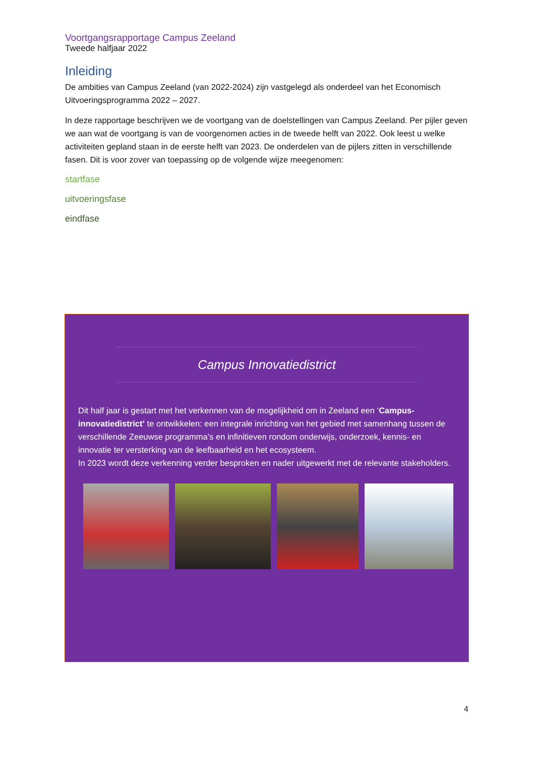Voortgangsrapportage Campus Zeeland
Tweede halfjaar 2022
Inleiding
De ambities van Campus Zeeland (van 2022-2024) zijn vastgelegd als onderdeel van het Economisch Uitvoeringsprogramma 2022 – 2027.
In deze rapportage beschrijven we de voortgang van de doelstellingen van Campus Zeeland. Per pijler geven we aan wat de voortgang is van de voorgenomen acties in de tweede helft van 2022. Ook leest u welke activiteiten gepland staan in de eerste helft van 2023. De onderdelen van de pijlers zitten in verschillende fasen. Dit is voor zover van toepassing op de volgende wijze meegenomen:
startfase
uitvoeringsfase
eindfase
Campus Innovatiedistrict
Dit half jaar is gestart met het verkennen van de mogelijkheid om in Zeeland een ‘Campus-innovatiedistrict’ te ontwikkelen: een integrale inrichting van het gebied met samenhang tussen de verschillende Zeeuwse programma’s en infinitieven rondom onderwijs, onderzoek, kennis- en innovatie ter versterking van de leefbaarheid en het ecosysteem.
In 2023 wordt deze verkenning verder besproken en nader uitgewerkt met de relevante stakeholders.
4